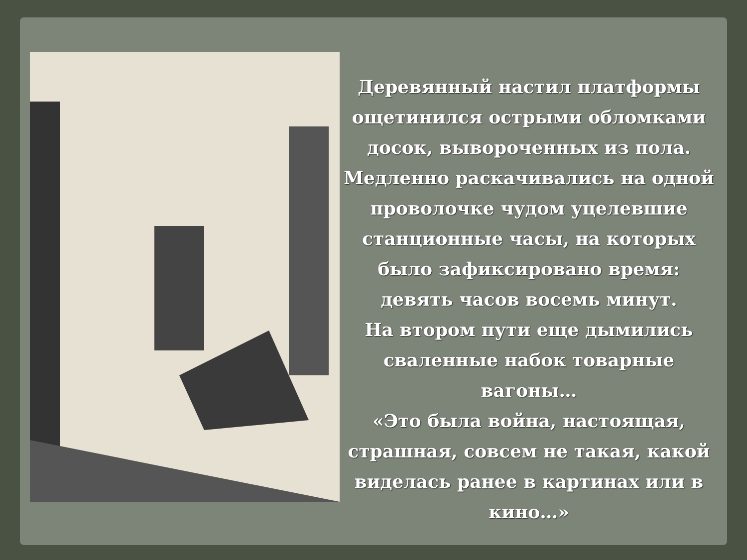Деревянный настил платформы ощетинился острыми обломками досок, вывороченных из пола. Медленно раскачивались на одной проволочке чудом уцелевшие станционные часы, на которых было зафиксировано время: девять часов восемь минут.
На втором пути еще дымились сваленные набок товарные вагоны…
«Это была война, настоящая, страшная, совсем не такая, какой виделась ранее в картинах или в кино…»